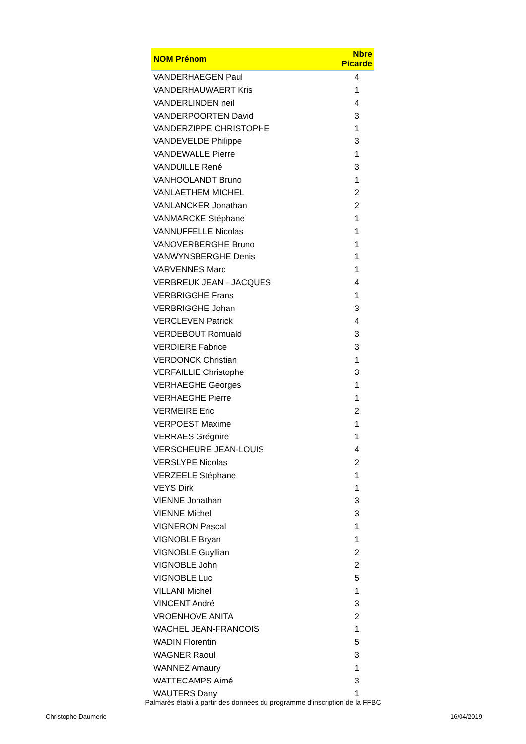| NOM Prénom | Nbre Picarde |
| --- | --- |
| VANDERHAEGEN Paul | 4 |
| VANDERHAUWAERT Kris | 1 |
| VANDERLINDEN neil | 4 |
| VANDERPOORTEN David | 3 |
| VANDERZIPPE CHRISTOPHE | 1 |
| VANDEVELDE Philippe | 3 |
| VANDEWALLE Pierre | 1 |
| VANDUILLE René | 3 |
| VANHOOLANDT Bruno | 1 |
| VANLAETHEM MICHEL | 2 |
| VANLANCKER Jonathan | 2 |
| VANMARCKE Stéphane | 1 |
| VANNUFFELLE Nicolas | 1 |
| VANOVERBERGHE Bruno | 1 |
| VANWYNSBERGHE Denis | 1 |
| VARVENNES Marc | 1 |
| VERBREUK JEAN - JACQUES | 4 |
| VERBRIGGHE Frans | 1 |
| VERBRIGGHE Johan | 3 |
| VERCLEVEN Patrick | 4 |
| VERDEBOUT Romuald | 3 |
| VERDIERE Fabrice | 3 |
| VERDONCK Christian | 1 |
| VERFAILLIE Christophe | 3 |
| VERHAEGHE Georges | 1 |
| VERHAEGHE Pierre | 1 |
| VERMEIRE Eric | 2 |
| VERPOEST Maxime | 1 |
| VERRAES Grégoire | 1 |
| VERSCHEURE JEAN-LOUIS | 4 |
| VERSLYPE Nicolas | 2 |
| VERZEELE Stéphane | 1 |
| VEYS Dirk | 1 |
| VIENNE Jonathan | 3 |
| VIENNE Michel | 3 |
| VIGNERON Pascal | 1 |
| VIGNOBLE Bryan | 1 |
| VIGNOBLE Guyllian | 2 |
| VIGNOBLE John | 2 |
| VIGNOBLE Luc | 5 |
| VILLANI Michel | 1 |
| VINCENT André | 3 |
| VROENHOVE ANITA | 2 |
| WACHEL JEAN-FRANCOIS | 1 |
| WADIN Florentin | 5 |
| WAGNER Raoul | 3 |
| WANNEZ Amaury | 1 |
| WATTECAMPS Aimé | 3 |
| WAUTERS Dany | 1 |
Palmarès établi à partir des données du programme d'inscription de la FFBC
Christophe Daumerie 16/04/2019